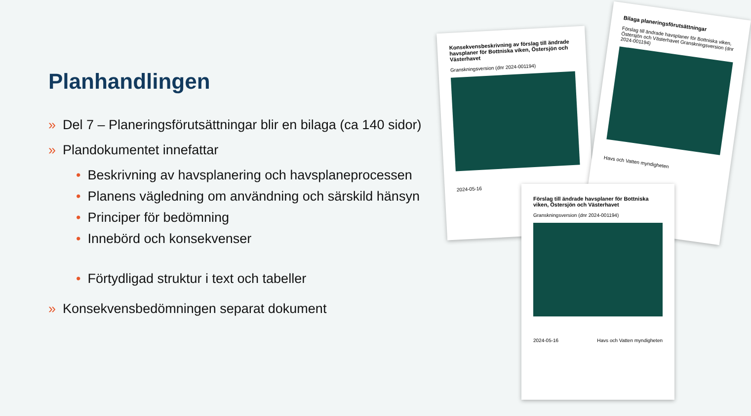Planhandlingen
» Del 7 – Planeringsförutsättningar blir en bilaga (ca 140 sidor)
» Plandokumentet innefattar
• Beskrivning av havsplanering och havsplaneprocessen
• Planens vägledning om användning och särskild hänsyn
• Principer för bedömning
• Innebörd och konsekvenser
• Förtydligad struktur i text och tabeller
» Konsekvensbedömningen separat dokument
Konsekvensbeskrivning av förslag till ändrade havsplaner för Bottniska viken, Östersjön och Västerhavet
Granskningsversion (dnr 2024-001194)
2024-05-16
Bilaga planeringsförutsättningar
Förslag till ändrade havsplaner för Bottniska viken, Östersjön och Västerhavet Granskningsversion (dnr 2024-001194)
Havs och Vatten myndigheten
Förslag till ändrade havsplaner för Bottniska viken, Östersjön och Västerhavet
Granskningsversion (dnr 2024-001194)
2024-05-16 Havs och Vatten myndigheten